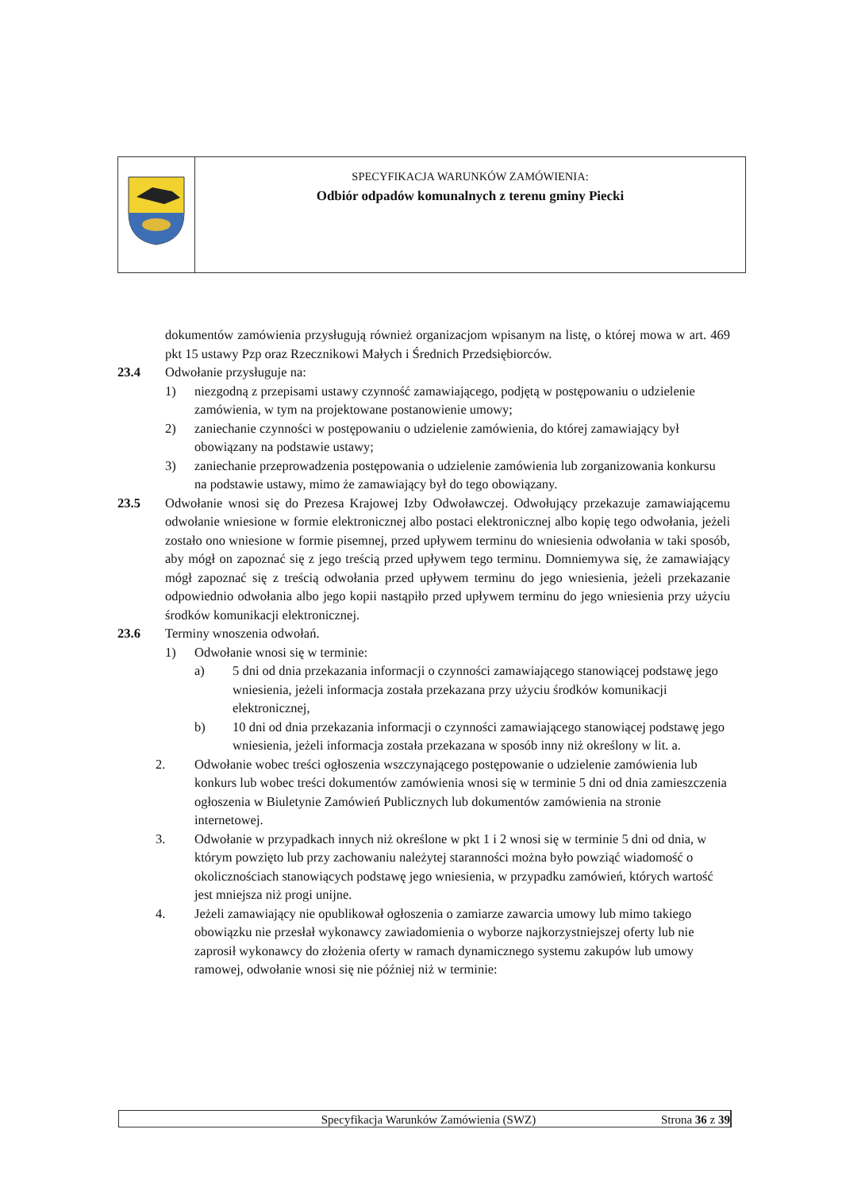SPECYFIKACJA WARUNKÓW ZAMÓWIENIA:
Odbiór odpadów komunalnych z terenu gminy Piecki
dokumentów zamówienia przysługują również organizacjom wpisanym na listę, o której mowa w art. 469 pkt 15 ustawy Pzp oraz Rzecznikowi Małych i Średnich Przedsiębiorców.
23.4 Odwołanie przysługuje na:
1) niezgodną z przepisami ustawy czynność zamawiającego, podjętą w postępowaniu o udzielenie zamówienia, w tym na projektowane postanowienie umowy;
2) zaniechanie czynności w postępowaniu o udzielenie zamówienia, do której zamawiający był obowiązany na podstawie ustawy;
3) zaniechanie przeprowadzenia postępowania o udzielenie zamówienia lub zorganizowania konkursu na podstawie ustawy, mimo że zamawiający był do tego obowiązany.
23.5 Odwołanie wnosi się do Prezesa Krajowej Izby Odwoławczej. Odwołujący przekazuje zamawiającemu odwołanie wniesione w formie elektronicznej albo postaci elektronicznej albo kopię tego odwołania, jeżeli zostało ono wniesione w formie pisemnej, przed upływem terminu do wniesienia odwołania w taki sposób, aby mógł on zapoznać się z jego treścią przed upływem tego terminu. Domniemywa się, że zamawiający mógł zapoznać się z treścią odwołania przed upływem terminu do jego wniesienia, jeżeli przekazanie odpowiednio odwołania albo jego kopii nastąpiło przed upływem terminu do jego wniesienia przy użyciu środków komunikacji elektronicznej.
23.6 Terminy wnoszenia odwołań.
1) Odwołanie wnosi się w terminie:
a) 5 dni od dnia przekazania informacji o czynności zamawiającego stanowiącej podstawę jego wniesienia, jeżeli informacja została przekazana przy użyciu środków komunikacji elektronicznej,
b) 10 dni od dnia przekazania informacji o czynności zamawiającego stanowiącej podstawę jego wniesienia, jeżeli informacja została przekazana w sposób inny niż określony w lit. a.
2. Odwołanie wobec treści ogłoszenia wszczynającego postępowanie o udzielenie zamówienia lub konkurs lub wobec treści dokumentów zamówienia wnosi się w terminie 5 dni od dnia zamieszczenia ogłoszenia w Biuletynie Zamówień Publicznych lub dokumentów zamówienia na stronie internetowej.
3. Odwołanie w przypadkach innych niż określone w pkt 1 i 2 wnosi się w terminie 5 dni od dnia, w którym powzięto lub przy zachowaniu należytej staranności można było powziąć wiadomość o okolicznościach stanowiących podstawę jego wniesienia, w przypadku zamówień, których wartość jest mniejsza niż progi unijne.
4. Jeżeli zamawiający nie opublikował ogłoszenia o zamiarze zawarcia umowy lub mimo takiego obowiązku nie przesłał wykonawcy zawiadomienia o wyborze najkorzystniejszej oferty lub nie zaprosił wykonawcy do złożenia oferty w ramach dynamicznego systemu zakupów lub umowy ramowej, odwołanie wnosi się nie później niż w terminie:
Specyfikacja Warunków Zamówienia (SWZ)
Strona 36 z 39